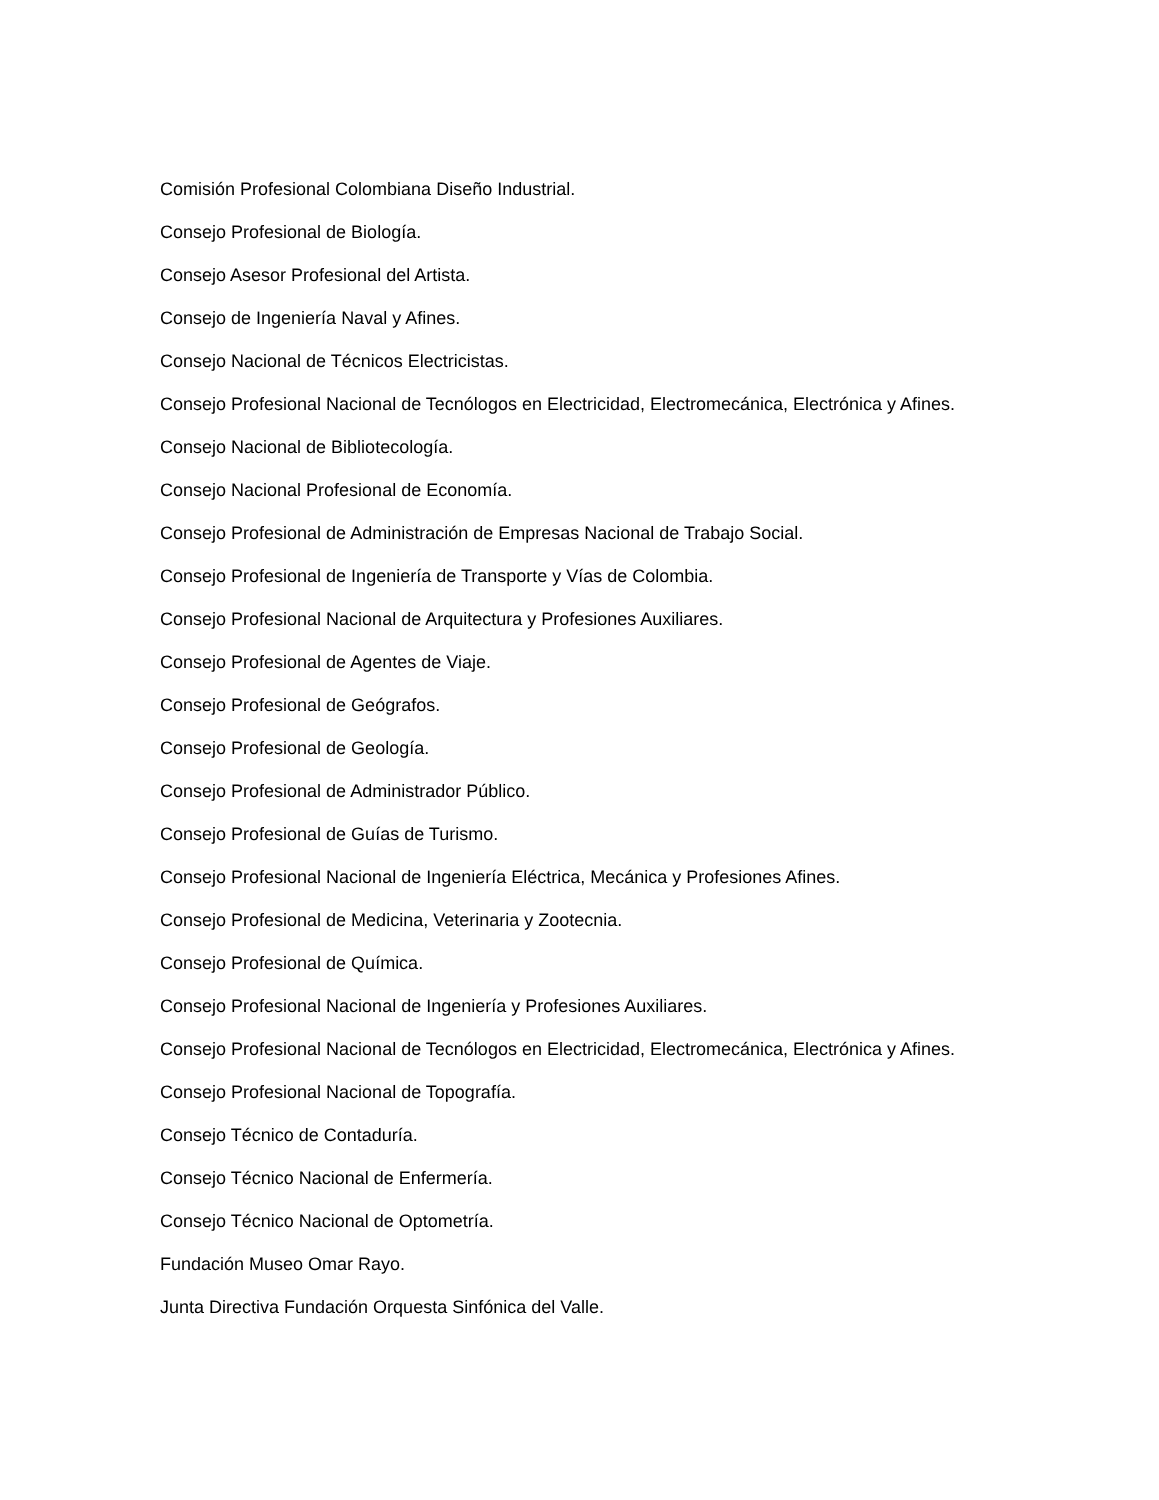Comisión Profesional Colombiana Diseño Industrial.
Consejo Profesional de Biología.
Consejo Asesor Profesional del Artista.
Consejo de Ingeniería Naval y Afines.
Consejo Nacional de Técnicos Electricistas.
Consejo Profesional Nacional de Tecnólogos en Electricidad, Electromecánica, Electrónica y Afines.
Consejo Nacional de Bibliotecología.
Consejo Nacional Profesional de Economía.
Consejo Profesional de Administración de Empresas Nacional de Trabajo Social.
Consejo Profesional de Ingeniería de Transporte y Vías de Colombia.
Consejo Profesional Nacional de Arquitectura y Profesiones Auxiliares.
Consejo Profesional de Agentes de Viaje.
Consejo Profesional de Geógrafos.
Consejo Profesional de Geología.
Consejo Profesional de Administrador Público.
Consejo Profesional de Guías de Turismo.
Consejo Profesional Nacional de Ingeniería Eléctrica, Mecánica y Profesiones Afines.
Consejo Profesional de Medicina, Veterinaria y Zootecnia.
Consejo Profesional de Química.
Consejo Profesional Nacional de Ingeniería y Profesiones Auxiliares.
Consejo Profesional Nacional de Tecnólogos en Electricidad, Electromecánica, Electrónica y Afines.
Consejo Profesional Nacional de Topografía.
Consejo Técnico de Contaduría.
Consejo Técnico Nacional de Enfermería.
Consejo Técnico Nacional de Optometría.
Fundación Museo Omar Rayo.
Junta Directiva Fundación Orquesta Sinfónica del Valle.